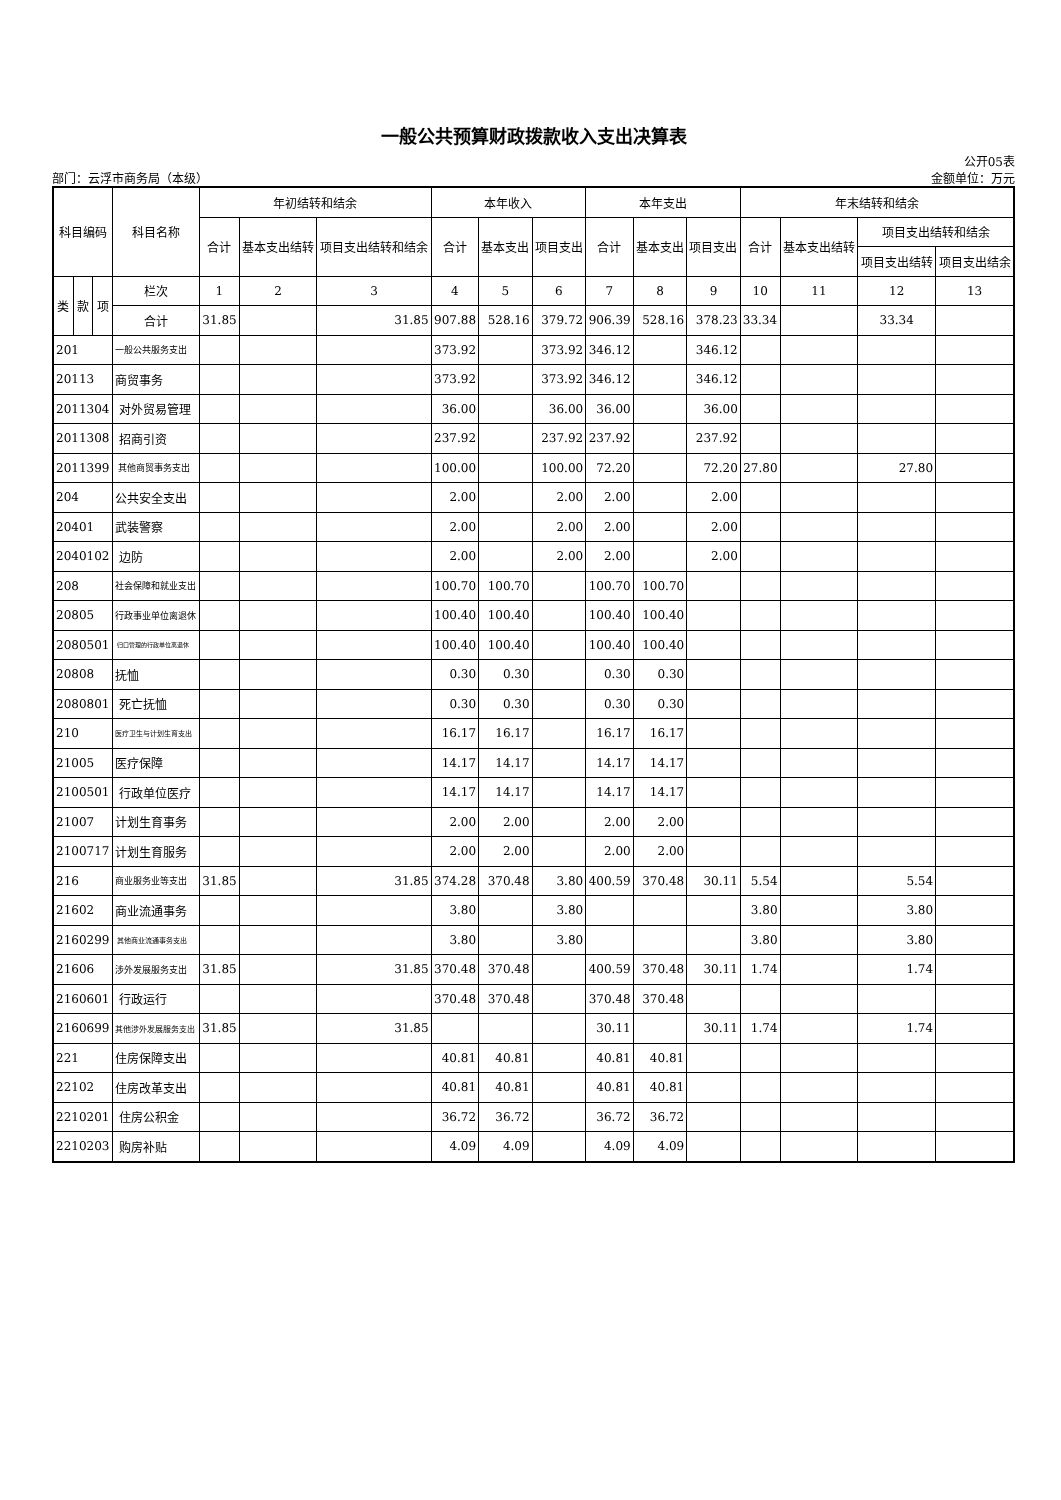一般公共预算财政拨款收入支出决算表
公开05表
部门：云浮市商务局（本级） 金额单位：万元
| 科目编码 | | | 科目名称 | 年初结转和结余 | | | 本年收入 | | | 本年支出 | | | 年末结转和结余 | | | |
| --- | --- | --- | --- | --- | --- | --- | --- | --- | --- | --- | --- | --- | --- | --- | --- | --- |
| | | | | 合计 | 基本支出结转 | 项目支出结转和结余 | 合计 | 基本支出 | 项目支出 | 合计 | 基本支出 | 项目支出 | 合计 | 基本支出结转 | 项目支出结转和结余 | |
| | | | | | | | | | | | | | | | 项目支出结转 | 项目支出结余 |
| 类 | 款 | 项 | 栏次 | 1 | 2 | 3 | 4 | 5 | 6 | 7 | 8 | 9 | 10 | 11 | 12 | 13 |
| | | | 合计 | 31.85 | | 31.85 | 907.88 | 528.16 | 379.72 | 906.39 | 528.16 | 378.23 | 33.34 | | 33.34 | |
| 201 | | | 一般公共服务支出 | | | | 373.92 | | 373.92 | 346.12 | | 346.12 | | | | |
| 20113 | | | 商贸事务 | | | | 373.92 | | 373.92 | 346.12 | | 346.12 | | | | |
| 2011304 | | | 对外贸易管理 | | | | 36.00 | | 36.00 | 36.00 | | 36.00 | | | | |
| 2011308 | | | 招商引资 | | | | 237.92 | | 237.92 | 237.92 | | 237.92 | | | | |
| 2011399 | | | 其他商贸事务支出 | | | | 100.00 | | 100.00 | 72.20 | | 72.20 | 27.80 | | 27.80 | |
| 204 | | | 公共安全支出 | | | | 2.00 | | 2.00 | 2.00 | | 2.00 | | | | |
| 20401 | | | 武装警察 | | | | 2.00 | | 2.00 | 2.00 | | 2.00 | | | | |
| 2040102 | | | 边防 | | | | 2.00 | | 2.00 | 2.00 | | 2.00 | | | | |
| 208 | | | 社会保障和就业支出 | | | | 100.70 | 100.70 | | 100.70 | 100.70 | | | | | |
| 20805 | | | 行政事业单位离退休 | | | | 100.40 | 100.40 | | 100.40 | 100.40 | | | | | |
| 2080501 | | | 归口管理的行政单位离退休 | | | | 100.40 | 100.40 | | 100.40 | 100.40 | | | | | |
| 20808 | | | 抚恤 | | | | 0.30 | 0.30 | | 0.30 | 0.30 | | | | | |
| 2080801 | | | 死亡抚恤 | | | | 0.30 | 0.30 | | 0.30 | 0.30 | | | | | |
| 210 | | | 医疗卫生与计划生育支出 | | | | 16.17 | 16.17 | | 16.17 | 16.17 | | | | | |
| 21005 | | | 医疗保障 | | | | 14.17 | 14.17 | | 14.17 | 14.17 | | | | | |
| 2100501 | | | 行政单位医疗 | | | | 14.17 | 14.17 | | 14.17 | 14.17 | | | | | |
| 21007 | | | 计划生育事务 | | | | 2.00 | 2.00 | | 2.00 | 2.00 | | | | | |
| 2100717 | | | 计划生育服务 | | | | 2.00 | 2.00 | | 2.00 | 2.00 | | | | | |
| 216 | | | 商业服务业等支出 | 31.85 | | 31.85 | 374.28 | 370.48 | 3.80 | 400.59 | 370.48 | 30.11 | 5.54 | | 5.54 | |
| 21602 | | | 商业流通事务 | | | | 3.80 | | 3.80 | | | | 3.80 | | 3.80 | |
| 2160299 | | | 其他商业流通事务支出 | | | | 3.80 | | 3.80 | | | | 3.80 | | 3.80 | |
| 21606 | | | 涉外发展服务支出 | 31.85 | | 31.85 | 370.48 | 370.48 | | 400.59 | 370.48 | 30.11 | 1.74 | | 1.74 | |
| 2160601 | | | 行政运行 | | | | 370.48 | 370.48 | | 370.48 | 370.48 | | | | | |
| 2160699 | | | 其他涉外发展服务支出 | 31.85 | | 31.85 | | | | 30.11 | | 30.11 | 1.74 | | 1.74 | |
| 221 | | | 住房保障支出 | | | | 40.81 | 40.81 | | 40.81 | 40.81 | | | | | |
| 22102 | | | 住房改革支出 | | | | 40.81 | 40.81 | | 40.81 | 40.81 | | | | | |
| 2210201 | | | 住房公积金 | | | | 36.72 | 36.72 | | 36.72 | 36.72 | | | | | |
| 2210203 | | | 购房补贴 | | | | 4.09 | 4.09 | | 4.09 | 4.09 | | | | | |